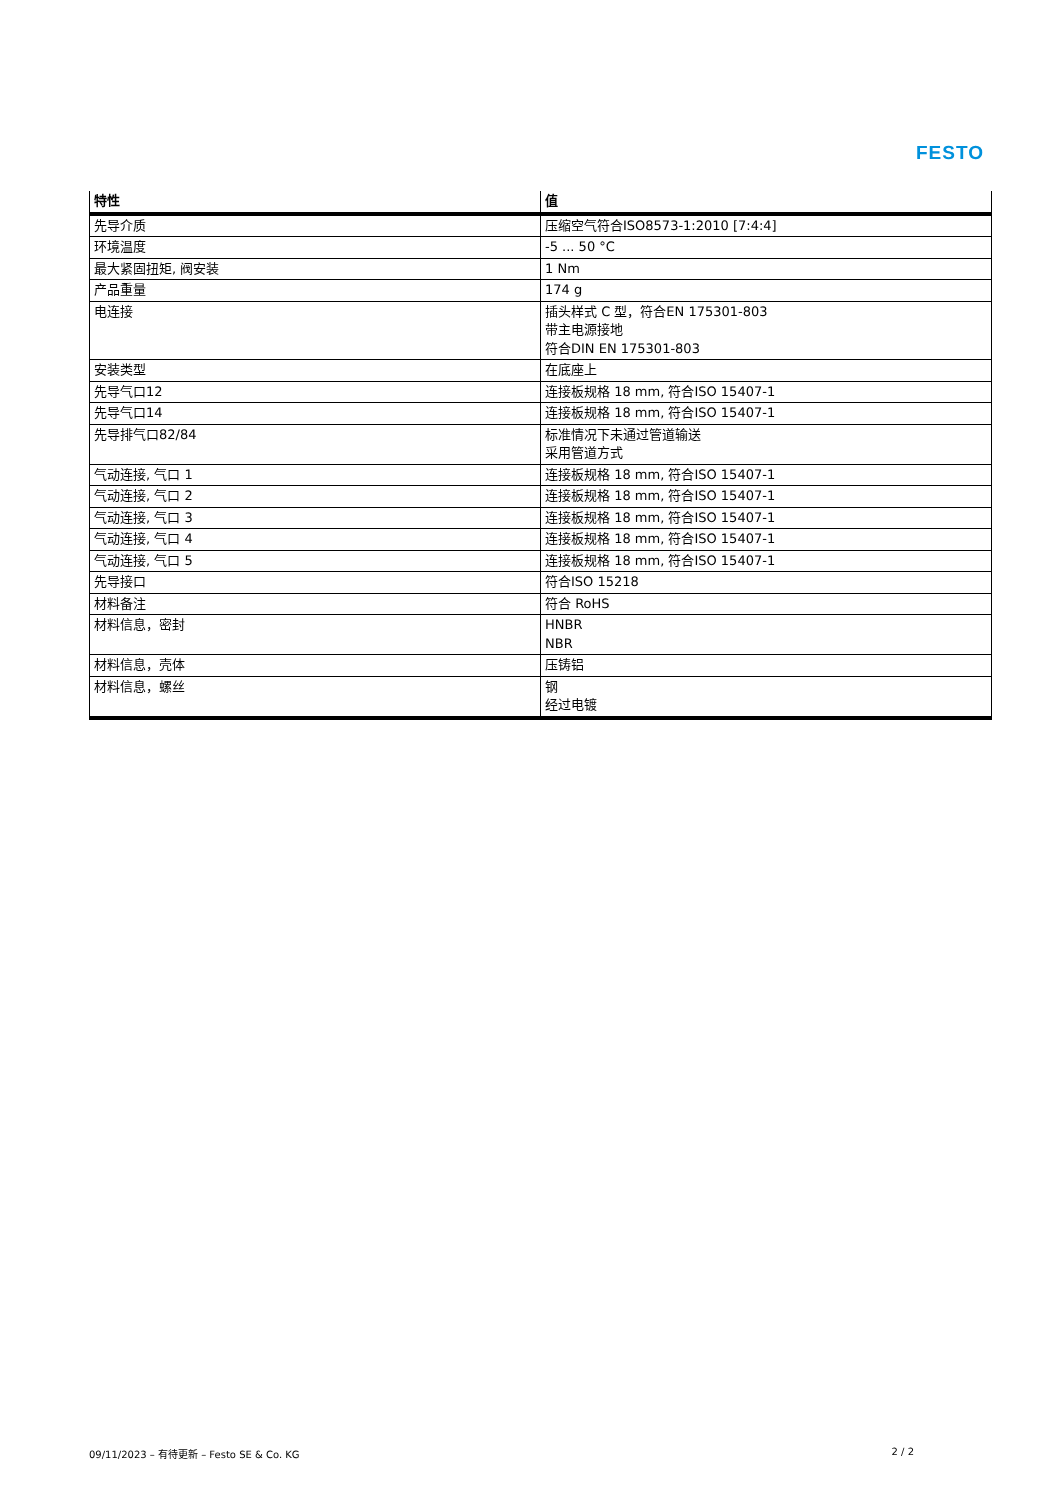FESTO
| 特性 | 值 |
| --- | --- |
| 先导介质 | 压缩空气符合ISO8573-1:2010 [7:4:4] |
| 环境温度 | -5 ... 50 °C |
| 最大紧固扭矩, 阀安装 | 1 Nm |
| 产品重量 | 174 g |
| 电连接 | 插头样式 C 型，符合EN 175301-803 带主电源接地 符合DIN EN 175301-803 |
| 安装类型 | 在底座上 |
| 先导气口12 | 连接板规格 18 mm, 符合ISO 15407-1 |
| 先导气口14 | 连接板规格 18 mm, 符合ISO 15407-1 |
| 先导排气口82/84 | 标准情况下未通过管道输送 采用管道方式 |
| 气动连接, 气口 1 | 连接板规格 18 mm, 符合ISO 15407-1 |
| 气动连接, 气口 2 | 连接板规格 18 mm, 符合ISO 15407-1 |
| 气动连接, 气口 3 | 连接板规格 18 mm, 符合ISO 15407-1 |
| 气动连接, 气口 4 | 连接板规格 18 mm, 符合ISO 15407-1 |
| 气动连接, 气口 5 | 连接板规格 18 mm, 符合ISO 15407-1 |
| 先导接口 | 符合ISO 15218 |
| 材料备注 | 符合 RoHS |
| 材料信息，密封 | HNBR NBR |
| 材料信息，壳体 | 压铸铝 |
| 材料信息，螺丝 | 钢 经过电镀 |
09/11/2023 – 有待更新 – Festo SE & Co. KG 2 / 2